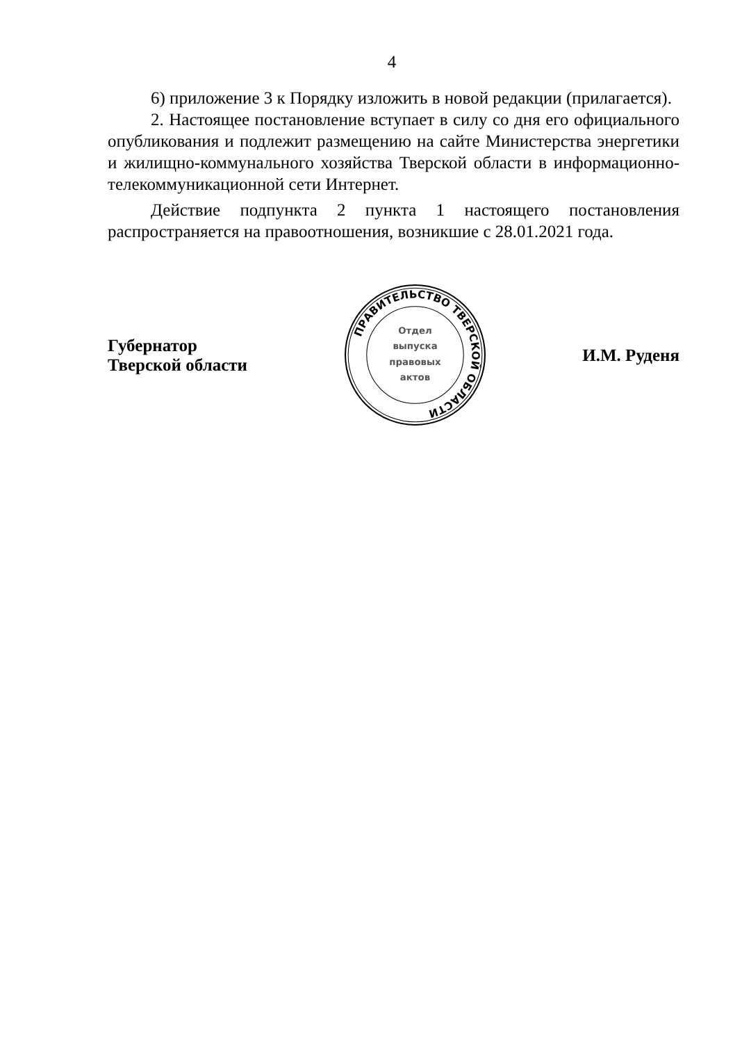4
6) приложение 3 к Порядку изложить в новой редакции (прилагается).
2. Настоящее постановление вступает в силу со дня его официального опубликования и подлежит размещению на сайте Министерства энергетики и жилищно-коммунального хозяйства Тверской области в информационно-телекоммуникационной сети Интернет.
Действие подпункта 2 пункта 1 настоящего постановления распространяется на правоотношения, возникшие с 28.01.2021 года.
Губернатор
Тверской области
ПРАВИТЕЛЬСТВО ТВЕРСКОЙ ОБЛАСТИ
Отдел
выпуска
правовых
актов
И.М. Руденя